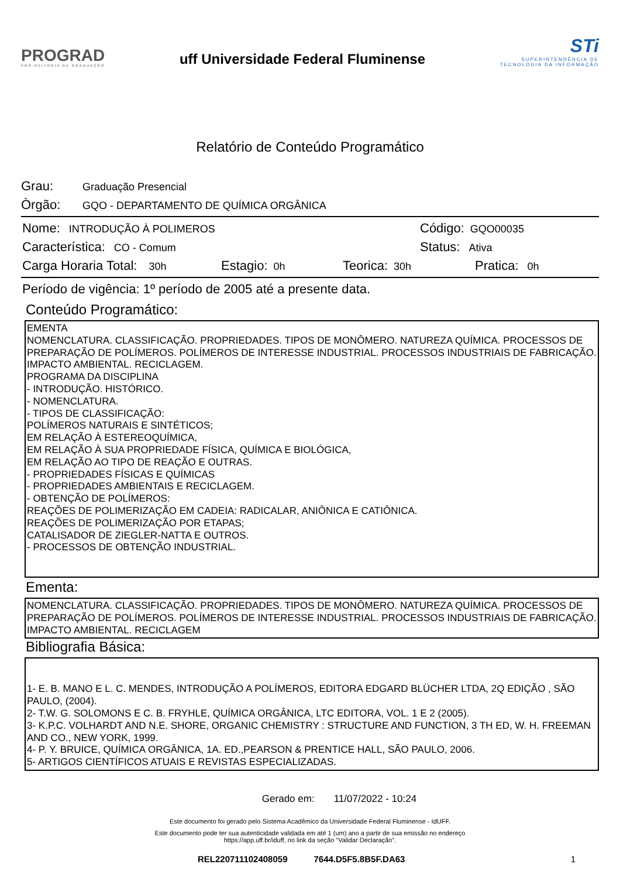PROGRAD
PRÓ-REITORIA DE GRADUAÇÃO
uff Universidade Federal Fluminense
STi
SUPERINTENDÊNCIA DE
TECNOLOGIA DA INFORMAÇÃO
Relatório de Conteúdo Programático
Grau: Graduação Presencial
Òrgão: GQO - DEPARTAMENTO DE QUÍMICA ORGÂNICA
Nome: INTRODUÇÃO À POLIMEROS Código: GQO00035
Característica: CO - Comum Status: Ativa
Carga Horaria Total: 30h Estagio: 0h Teorica: 30h Pratica: 0h
Período de vigência: 1º período de 2005 até a presente data.
Conteúdo Programático:
EMENTA
NOMENCLATURA. CLASSIFICAÇÃO. PROPRIEDADES. TIPOS DE MONÔMERO. NATUREZA QUÍMICA. PROCESSOS DE PREPARAÇÃO DE POLÍMEROS. POLÍMEROS DE INTERESSE INDUSTRIAL. PROCESSOS INDUSTRIAIS DE FABRICAÇÃO. IMPACTO AMBIENTAL. RECICLAGEM.
PROGRAMA DA DISCIPLINA
- INTRODUÇÃO. HISTÓRICO.
- NOMENCLATURA.
- TIPOS DE CLASSIFICAÇÃO:
POLÍMEROS NATURAIS E SINTÉTICOS;
EM RELAÇÃO À ESTEREOQUÍMICA,
EM RELAÇÃO À SUA PROPRIEDADE FÍSICA, QUÍMICA E BIOLÓGICA,
EM RELAÇÃO AO TIPO DE REAÇÃO E OUTRAS.
- PROPRIEDADES FÍSICAS E QUÍMICAS
- PROPRIEDADES AMBIENTAIS E RECICLAGEM.
- OBTENÇÃO DE POLÍMEROS:
REAÇÕES DE POLIMERIZAÇÃO EM CADEIA: RADICALAR, ANIÔNICA E CATIÔNICA.
REAÇÕES DE POLIMERIZAÇÃO POR ETAPAS;
CATALISADOR DE ZIEGLER-NATTA E OUTROS.
- PROCESSOS DE OBTENÇÃO INDUSTRIAL.
Ementa:
NOMENCLATURA. CLASSIFICAÇÃO. PROPRIEDADES. TIPOS DE MONÔMERO. NATUREZA QUÍMICA. PROCESSOS DE PREPARAÇÃO DE POLÍMEROS. POLÍMEROS DE INTERESSE INDUSTRIAL. PROCESSOS INDUSTRIAIS DE FABRICAÇÃO. IMPACTO AMBIENTAL. RECICLAGEM
Bibliografia Básica:
1- E. B. MANO E L. C. MENDES, INTRODUÇÃO A POLÍMEROS, EDITORA EDGARD BLÜCHER LTDA, 2Q EDIÇÃO , SÃO PAULO, (2004).
2- T.W. G. SOLOMONS E C. B. FRYHLE, QUÍMICA ORGÂNICA, LTC EDITORA, VOL. 1 E 2 (2005).
3- K.P.C. VOLHARDT AND N.E. SHORE, ORGANIC CHEMISTRY : STRUCTURE AND FUNCTION, 3 TH ED, W. H. FREEMAN AND CO., NEW YORK, 1999.
4- P. Y. BRUICE, QUÍMICA ORGÂNICA, 1A. ED.,PEARSON & PRENTICE HALL, SÃO PAULO, 2006.
5- ARTIGOS CIENTÍFICOS ATUAIS E REVISTAS ESPECIALIZADAS.
Gerado em: 11/07/2022 - 10:24
Este documento foi gerado pelo Sistema Acadêmico da Universidade Federal Fluminense - IdUFF.
Este documento pode ter sua autenticidade validada em até 1 (um) ano a partir de sua emissão no endereço
https://app.uff.br/iduff, no link da seção "Validar Declaração".
REL220711102408059 7644.D5F5.8B5F.DA63 1